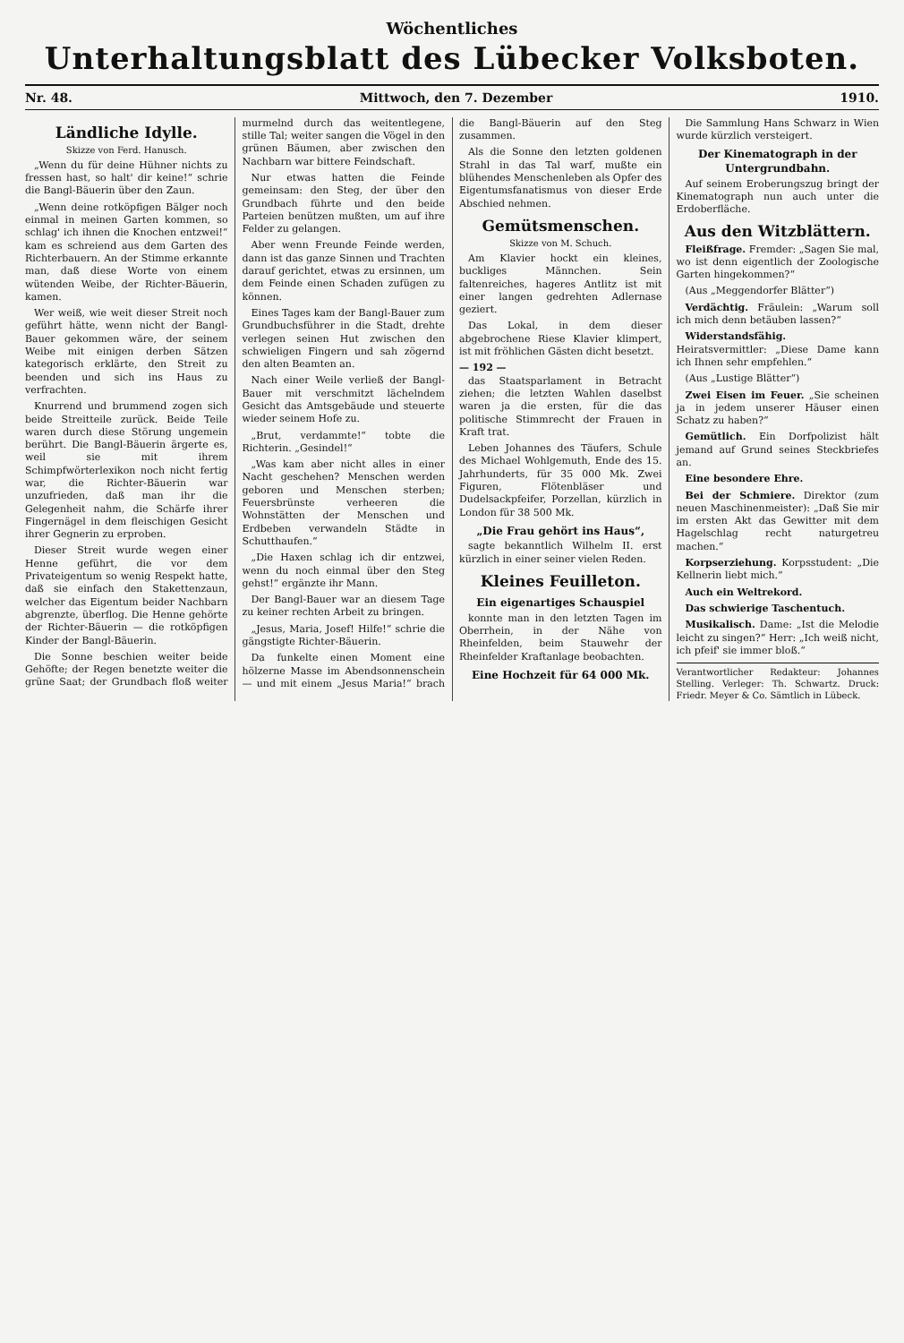Wöchentliches
Unterhaltungsblatt des Lübecker Volksboten.
Nr. 48. Mittwoch, den 7. Dezember 1910.
Ländliche Idylle.
Skizze von Ferd. Hanusch.
„Wenn du für deine Hühner nichts zu fressen hast, so halt' dir keine!“ schrie die Bangl-Bäuerin über den Zaun.
„Wenn deine rotköpfigen Bälger noch einmal in meinen Garten kommen, so schlag' ich ihnen die Knochen entzwei!“ kam es schreiend aus dem Garten des Richterbauern. An der Stimme erkannte man, daß diese Worte von einem wütenden Weibe, der Richter-Bäuerin, kamen.
Wer weiß, wie weit dieser Streit noch geführt hätte, wenn nicht der Bangl-Bauer gekommen wäre, der seinem Weibe mit einigen derben Sätzen kategorisch erklärte, den Streit zu beenden und sich ins Haus zu verfrachten.
Knurrend und brummend zogen sich beide Streitteile zurück. Beide Teile waren durch diese Störung ungemein berührt. Die Bangl-Bäuerin ärgerte es, weil sie mit ihrem Schimpfwörterlexikon noch nicht fertig war, die Richter-Bäuerin war unzufrieden, daß man ihr die Gelegenheit nahm, die Schärfe ihrer Fingernägel in dem fleischigen Gesicht ihrer Gegnerin zu erproben.
Dieser Streit wurde wegen einer Henne geführt, die vor dem Privateigentum so wenig Respekt hatte, daß sie einfach den Stakettenzaun, welcher das Eigentum beider Nachbarn abgrenzte, überflog. Die Henne gehörte der Richter-Bäuerin — die rotköpfigen Kinder der Bangl-Bäuerin.
Die Sonne beschien weiter beide Gehöfte; der Regen benetzte weiter die grüne Saat; der Grundbach floß weiter murmelnd durch das weitentlegene, stille Tal; weiter sangen die Vögel in den grünen Bäumen, aber zwischen den Nachbarn war bittere Feindschaft.
Nur etwas hatten die Feinde gemeinsam: den Steg, der über den Grundbach führte und den beide Parteien benützen mußten, um auf ihre Felder zu gelangen.
Aber wenn Freunde Feinde werden, dann ist das ganze Sinnen und Trachten darauf gerichtet, etwas zu ersinnen, um dem Feinde einen Schaden zufügen zu können.
Eines Tages kam der Bangl-Bauer zum Grundbuchsführer in die Stadt, drehte verlegen seinen Hut zwischen den schwieligen Fingern und sah zögernd den alten Beamten an.
Nach einer Weile verließ der Bangl-Bauer mit verschmitzt lächelndem Gesicht das Amtsgebäude und steuerte wieder seinem Hofe zu.
„Brut, verdammte!“ tobte die Richterin. „Gesindel!“
„Was kam aber nicht alles in einer Nacht geschehen? Menschen werden geboren und Menschen sterben; Feuersbrünste verheeren die Wohnstätten der Menschen und Erdbeben verwandeln Städte in Schutthaufen.“
„Die Haxen schlag ich dir entzwei, wenn du noch einmal über den Steg gehst!“ ergänzte ihr Mann.
Der Bangl-Bauer war an diesem Tage zu keiner rechten Arbeit zu bringen.
„Jesus, Maria, Josef! Hilfe!“ schrie die gängstigte Richter-Bäuerin.
Da funkelte einen Moment eine hölzerne Masse im Abendsonnenschein — und mit einem „Jesus Maria!“ brach die Bangl-Bäuerin auf den Steg zusammen.
Als die Sonne den letzten goldenen Strahl in das Tal warf, mußte ein blühendes Menschenleben als Opfer des Eigentumsfanatismus von dieser Erde Abschied nehmen.
Gemütsmenschen.
Skizze von M. Schuch.
Am Klavier hockt ein kleines, buckliges Männchen. Sein faltenreiches, hageres Antlitz ist mit einer langen gedrehten Adlernase geziert.
Das Lokal, in dem dieser abgebrochene Riese Klavier klimpert, ist mit fröhlichen Gästen dicht besetzt.
— 192 —
das Staatsparlament in Betracht ziehen; die letzten Wahlen daselbst waren ja die ersten, für die das politische Stimmrecht der Frauen in Kraft trat.
Leben Johannes des Täufers, Schule des Michael Wohlgemuth, Ende des 15. Jahrhunderts, für 35 000 Mk. Zwei Figuren, Flötenbläser und Dudelsackpfeifer, Porzellan, kürzlich in London für 38 500 Mk.
„Die Frau gehört ins Haus“,
sagte bekanntlich Wilhelm II. erst kürzlich in einer seiner vielen Reden.
Kleines Feuilleton.
Ein eigenartiges Schauspiel
konnte man in den letzten Tagen im Oberrhein, in der Nähe von Rheinfelden, beim Stauwehr der Rheinfelder Kraftanlage beobachten.
Eine Hochzeit für 64 000 Mk.
Die Sammlung Hans Schwarz in Wien wurde kürzlich versteigert.
Der Kinematograph in der Untergrundbahn.
Auf seinem Eroberungszug bringt der Kinematograph nun auch unter die Erdoberfläche.
Aus den Witzblättern.
Fleißfrage. Fremder: „Sagen Sie mal, wo ist denn eigentlich der Zoologische Garten hingekommen?“
(Aus „Meggendorfer Blätter“)
Verdächtig. Fräulein: „Warum soll ich mich denn betäuben lassen?“
Widerstandsfähig. Heiratsvermittler: „Diese Dame kann ich Ihnen sehr empfehlen.“
(Aus „Lustige Blätter“)
Zwei Eisen im Feuer. „Sie scheinen ja in jedem unserer Häuser einen Schatz zu haben?“
Gemütlich. Ein Dorfpolizist hält jemand auf Grund seines Steckbriefes an.
Eine besondere Ehre.
Bei der Schmiere. Direktor (zum neuen Maschinenmeister): „Daß Sie mir im ersten Akt das Gewitter mit dem Hagelschlag recht naturgetreu machen.“
Korpserziehung. Korpsstudent: „Die Kellnerin liebt mich.“
Auch ein Weltrekord.
Das schwierige Taschentuch.
Musikalisch. Dame: „Ist die Melodie leicht zu singen?“ Herr: „Ich weiß nicht, ich pfeif' sie immer bloß.“
Verantwortlicher Redakteur: Johannes Stelling. Verleger: Th. Schwartz. Druck: Friedr. Meyer & Co. Sämtlich in Lübeck.